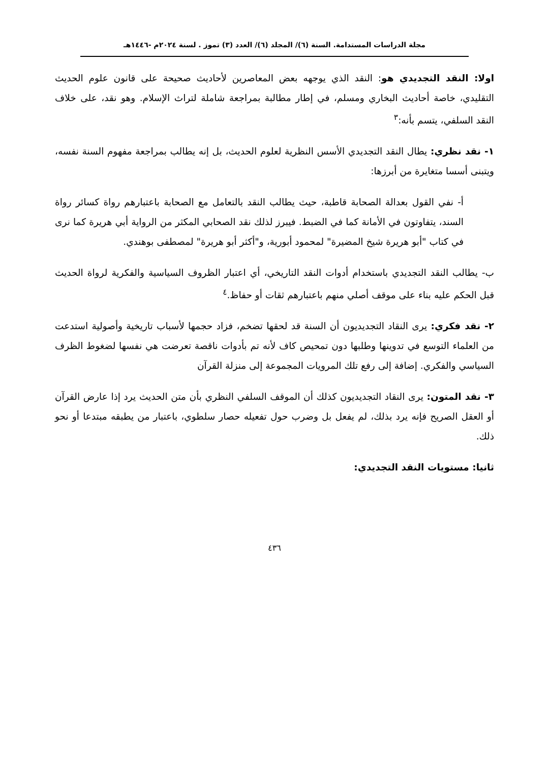مجلة الدراسات المستدامة. السنة (٦)/ المجلد (٦)/ العدد (٣) تموز . لسنة ٢٠٢٤م -١٤٤٦هـ
اولا: النقد التجديدي هو: النقد الذي يوجهه بعض المعاصرين لأحاديث صحيحة على قانون علوم الحديث التقليدي، خاصة أحاديث البخاري ومسلم، في إطار مطالبة بمراجعة شاملة لتراث الإسلام. وهو نقد، على خلاف النقد السلفي، يتسم بأنه:<sup>٣</sup>
١- نقد نظري: يطال النقد التجديدي الأسس النظرية لعلوم الحديث، بل إنه يطالب بمراجعة مفهوم السنة نفسه، ويتبنى أسسا متغايرة من أبرزها:
أ- نفي القول بعدالة الصحابة قاطبة، حيث يطالب النقد بالتعامل مع الصحابة باعتبارهم رواة كسائر رواة السند، يتفاوتون في الأمانة كما في الضبط. فيبرز لذلك نقد الصحابي المكثر من الرواية أبي هريرة كما نرى في كتاب "أبو هريرة شيخ المضيرة" لمحمود أبورية، و"أكثر أبو هريرة" لمصطفى بوهندي.
ب- يطالب النقد التجديدي باستخدام أدوات النقد التاريخي، أي اعتبار الظروف السياسية والفكرية لرواة الحديث قبل الحكم عليه بناء على موقف أصلي منهم باعتبارهم ثقات أو حفاظ.<sup>٤</sup>
٢- نقد فكري: يرى النقاد التجديديون أن السنة قد لحقها تضخم، فزاد حجمها لأسباب تاريخية وأصولية استدعت من العلماء التوسع في تدوينها وطلبها دون تمحيص كاف لأنه تم بأدوات ناقصة تعرضت هي نفسها لضغوط الظرف السياسي والفكري. إضافة إلى رفع تلك المرويات المجموعة إلى منزلة القرآن
٣- نقد المتون: يرى النقاد التجديديون كذلك أن الموقف السلفي النظري بأن متن الحديث يرد إذا عارض القرآن أو العقل الصريح فإنه يرد بذلك، لم يفعل بل وضرب حول تفعيله حصار سلطوي، باعتبار من يطبقه مبتدعا أو نحو ذلك.
ثانيا: مستويات النقد التجديدي:
٤٣٦